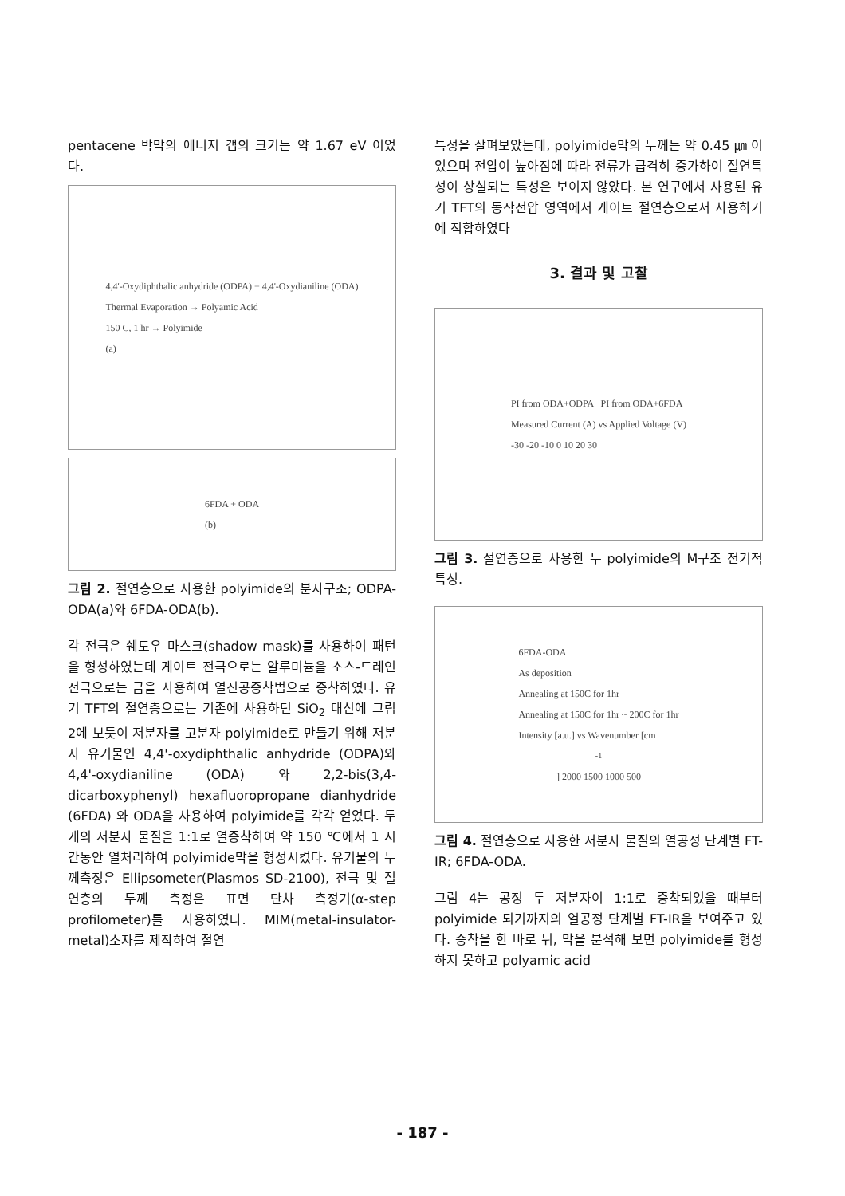pentacene 박막의 에너지 갭의 크기는 약 1.67 eV 이었다.
4,4'-Oxydiphthalic anhydride (ODPA) + 4,4'-Oxydianiline (ODA)
Thermal Evaporation → Polyamic Acid
150 C, 1 hr → Polyimide
(a)
6FDA + ODA
(b)
그림 2. 절연층으로 사용한 polyimide의 분자구조; ODPA-ODA(a)와 6FDA-ODA(b).
각 전극은 쉐도우 마스크(shadow mask)를 사용하여 패턴을 형성하였는데 게이트 전극으로는 알루미늄을 소스-드레인 전극으로는 금을 사용하여 열진공증착법으로 증착하였다. 유기 TFT의 절연층으로는 기존에 사용하던 SiO<sub>2</sub> 대신에 그림 2에 보듯이 저분자를 고분자 polyimide로 만들기 위해 저분자 유기물인 4,4'-oxydiphthalic anhydride (ODPA)와 4,4'-oxydianiline (ODA) 와 2,2-bis(3,4-dicarboxyphenyl) hexafluoropropane dianhydride (6FDA) 와 ODA을 사용하여 polyimide를 각각 얻었다. 두 개의 저분자 물질을 1:1로 열증착하여 약 150 ℃에서 1 시간동안 열처리하여 polyimide막을 형성시켰다. 유기물의 두께측정은 Ellipsometer(Plasmos SD-2100), 전극 및 절연층의 두께 측정은 표면 단차 측정기(α-step profilometer)를 사용하였다. MIM(metal-insulator-metal)소자를 제작하여 절연
특성을 살펴보았는데, polyimide막의 두께는 약 0.45 ㎛ 이었으며 전압이 높아짐에 따라 전류가 급격히 증가하여 절연특성이 상실되는 특성은 보이지 않았다. 본 연구에서 사용된 유기 TFT의 동작전압 영역에서 게이트 절연층으로서 사용하기에 적합하였다
3. 결과 및 고찰
PI from ODA+ODPA PI from ODA+6FDA
Measured Current (A) vs Applied Voltage (V)
-30 -20 -10 0 10 20 30
그림 3. 절연층으로 사용한 두 polyimide의 M구조 전기적 특성.
6FDA-ODA
As deposition
Annealing at 150C for 1hr
Annealing at 150C for 1hr ~ 200C for 1hr
Intensity [a.u.] vs Wavenumber [cm<sup>-1</sup>] 2000 1500 1000 500
그림 4. 절연층으로 사용한 저분자 물질의 열공정 단계별 FT-IR; 6FDA-ODA.
그림 4는 공정 두 저분자이 1:1로 증착되었을 때부터 polyimide 되기까지의 열공정 단계별 FT-IR을 보여주고 있다. 증착을 한 바로 뒤, 막을 분석해 보면 polyimide를 형성하지 못하고 polyamic acid
- 187 -